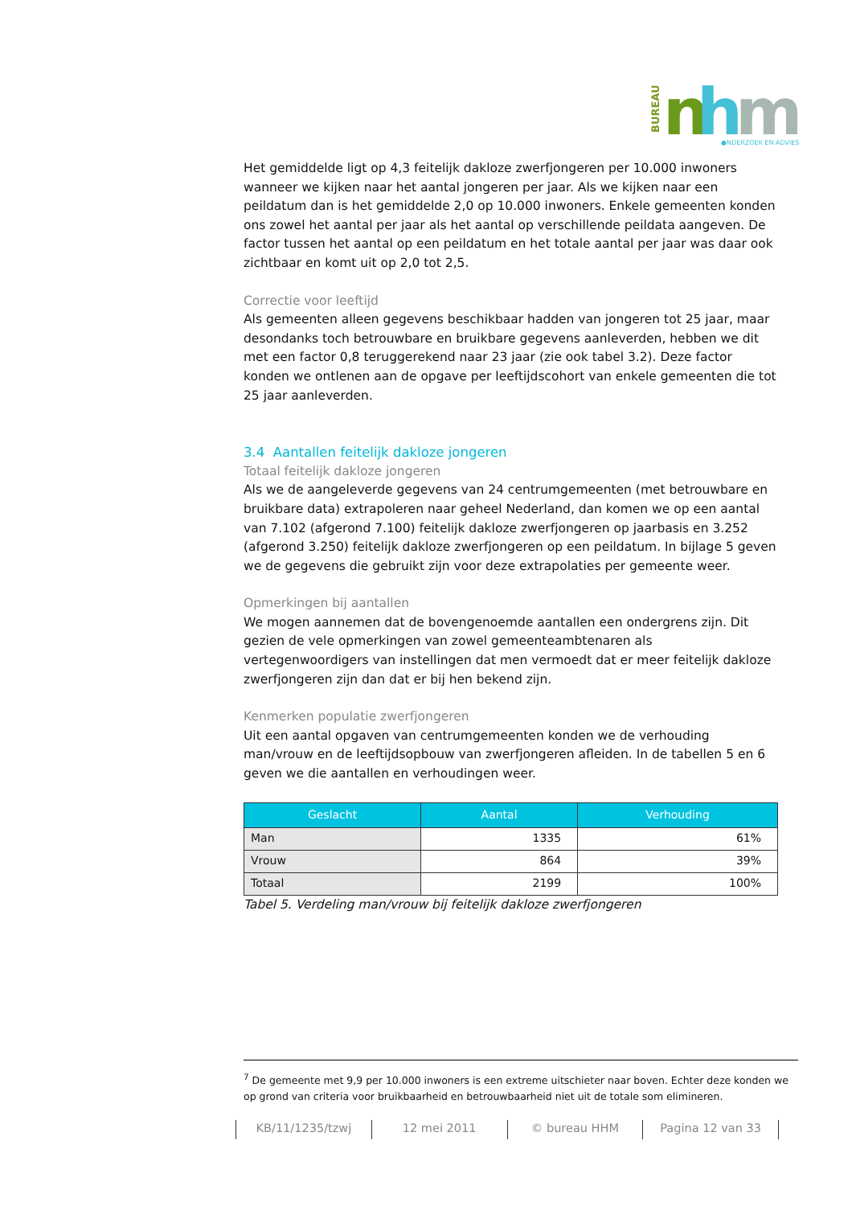BUREAU
n
h
m
●NDERZOEK EN ADVIES
Het gemiddelde ligt op 4,3 feitelijk dakloze zwerfjongeren per 10.000 inwoners wanneer we kijken naar het aantal jongeren per jaar. Als we kijken naar een peildatum dan is het gemiddelde 2,0 op 10.000 inwoners. Enkele gemeenten konden ons zowel het aantal per jaar als het aantal op verschillende peildata aangeven. De factor tussen het aantal op een peildatum en het totale aantal per jaar was daar ook zichtbaar en komt uit op 2,0 tot 2,5.
Correctie voor leeftijd
Als gemeenten alleen gegevens beschikbaar hadden van jongeren tot 25 jaar, maar desondanks toch betrouwbare en bruikbare gegevens aanleverden, hebben we dit met een factor 0,8 teruggerekend naar 23 jaar (zie ook tabel 3.2). Deze factor konden we ontlenen aan de opgave per leeftijdscohort van enkele gemeenten die tot 25 jaar aanleverden.
3.4 Aantallen feitelijk dakloze jongeren
Totaal feitelijk dakloze jongeren
Als we de aangeleverde gegevens van 24 centrumgemeenten (met betrouwbare en bruikbare data) extrapoleren naar geheel Nederland, dan komen we op een aantal van 7.102 (afgerond 7.100) feitelijk dakloze zwerfjongeren op jaarbasis en 3.252 (afgerond 3.250) feitelijk dakloze zwerfjongeren op een peildatum. In bijlage 5 geven we de gegevens die gebruikt zijn voor deze extrapolaties per gemeente weer.
Opmerkingen bij aantallen
We mogen aannemen dat de bovengenoemde aantallen een ondergrens zijn. Dit gezien de vele opmerkingen van zowel gemeenteambtenaren als vertegenwoordigers van instellingen dat men vermoedt dat er meer feitelijk dakloze zwerfjongeren zijn dan dat er bij hen bekend zijn.
Kenmerken populatie zwerfjongeren
Uit een aantal opgaven van centrumgemeenten konden we de verhouding man/vrouw en de leeftijdsopbouw van zwerfjongeren afleiden. In de tabellen 5 en 6 geven we die aantallen en verhoudingen weer.
| Geslacht | Aantal | Verhouding |
| --- | --- | --- |
| Man | 1335 | 61% |
| Vrouw | 864 | 39% |
| Totaal | 2199 | 100% |
Tabel 5. Verdeling man/vrouw bij feitelijk dakloze zwerfjongeren
<sup>7</sup> De gemeente met 9,9 per 10.000 inwoners is een extreme uitschieter naar boven. Echter deze konden we op grond van criteria voor bruikbaarheid en betrouwbaarheid niet uit de totale som elimineren.
KB/11/1235/tzwj 12 mei 2011 © bureau HHM Pagina 12 van 33